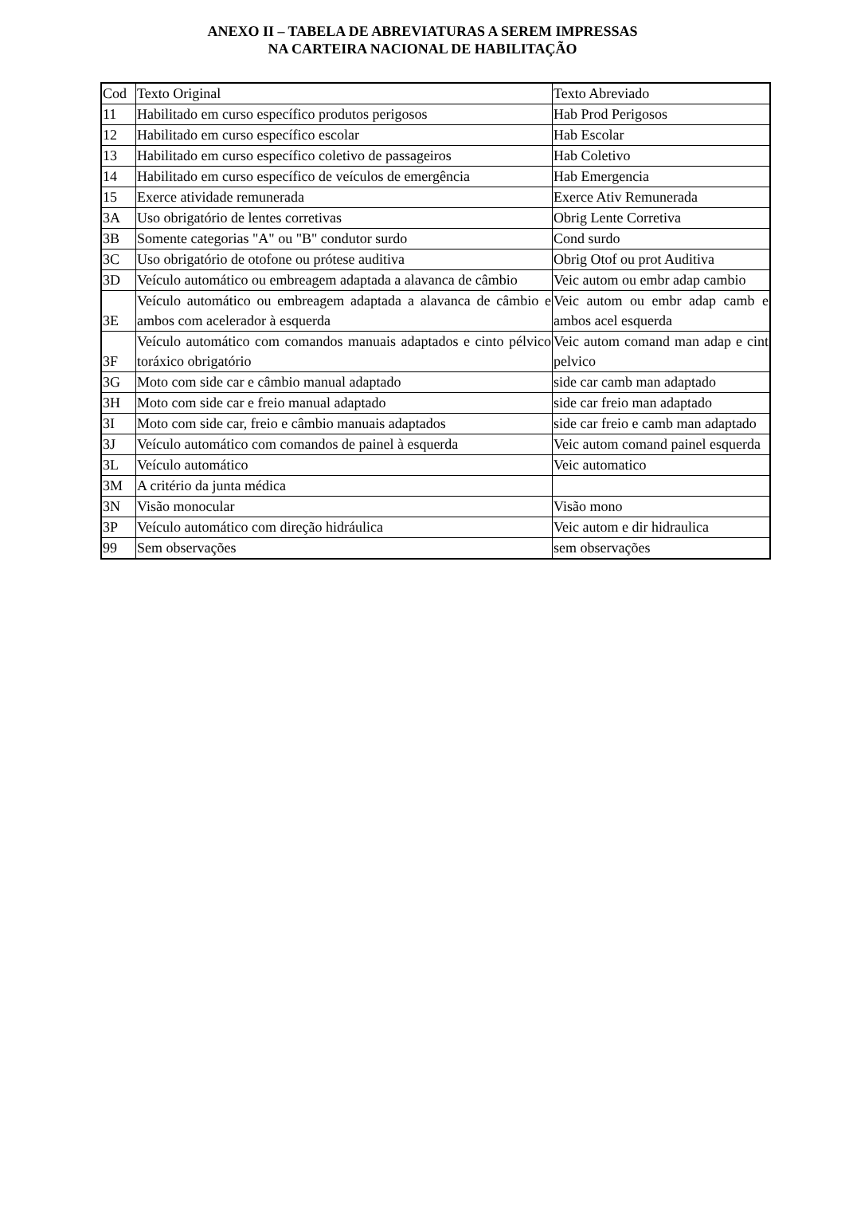ANEXO II – TABELA DE ABREVIATURAS A SEREM IMPRESSAS
NA CARTEIRA NACIONAL DE HABILITAÇÃO
| Cod | Texto Original | Texto Abreviado |
| 11 | Habilitado em curso específico produtos perigosos | Hab Prod Perigosos |
| 12 | Habilitado em curso específico escolar | Hab Escolar |
| 13 | Habilitado em curso específico coletivo de passageiros | Hab Coletivo |
| 14 | Habilitado em curso específico de veículos de emergência | Hab Emergencia |
| 15 | Exerce atividade remunerada | Exerce Ativ Remunerada |
| 3A | Uso obrigatório de lentes corretivas | Obrig Lente Corretiva |
| 3B | Somente categorias "A" ou "B" condutor surdo | Cond surdo |
| 3C | Uso obrigatório de otofone ou prótese auditiva | Obrig Otof ou prot Auditiva |
| 3D | Veículo automático ou embreagem adaptada a alavanca de câmbio | Veic autom ou embr adap cambio |
| 3E | Veículo automático ou embreagem adaptada a alavanca de câmbio e ambos com acelerador à esquerda | Veic autom ou embr adap camb e ambos acel esquerda |
| 3F | Veículo automático com comandos manuais adaptados e cinto pélvico toráxico obrigatório | Veic autom comand man adap e cint pelvico |
| 3G | Moto com side car e câmbio manual adaptado | side car camb man adaptado |
| 3H | Moto com side car e freio manual adaptado | side car freio man adaptado |
| 3I | Moto com side car, freio e câmbio manuais adaptados | side car freio e camb man adaptado |
| 3J | Veículo automático com comandos de painel à esquerda | Veic autom comand painel esquerda |
| 3L | Veículo automático | Veic automatico |
| 3M | A critério da junta médica | |
| 3N | Visão monocular | Visão mono |
| 3P | Veículo automático com direção hidráulica | Veic autom e dir hidraulica |
| 99 | Sem observações | sem observações |